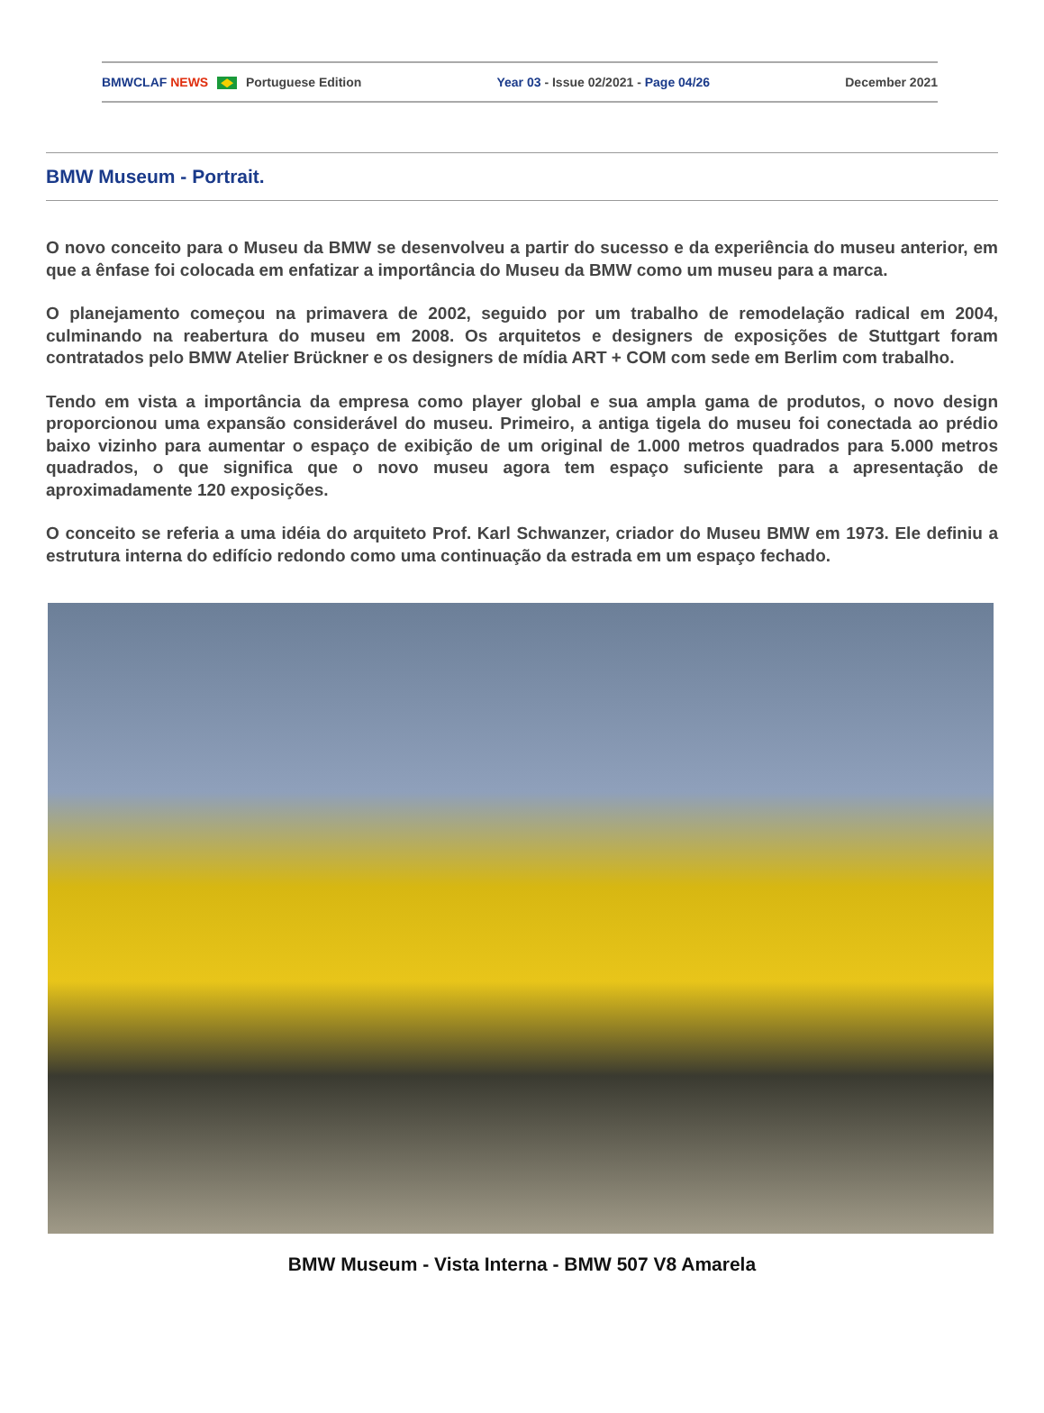BMWCLAF NEWS Portuguese Edition Year 03 - Issue 02/2021 - Page 04/26 December 2021
BMW Museum - Portrait.
O novo conceito para o Museu da BMW se desenvolveu a partir do sucesso e da experiência do museu anterior, em que a ênfase foi colocada em enfatizar a importância do Museu da BMW como um museu para a marca.
O planejamento começou na primavera de 2002, seguido por um trabalho de remodelação radical em 2004, culminando na reabertura do museu em 2008. Os arquitetos e designers de exposições de Stuttgart foram contratados pelo BMW Atelier Brückner e os designers de mídia ART + COM com sede em Berlim com trabalho.
Tendo em vista a importância da empresa como player global e sua ampla gama de produtos, o novo design proporcionou uma expansão considerável do museu. Primeiro, a antiga tigela do museu foi conectada ao prédio baixo vizinho para aumentar o espaço de exibição de um original de 1.000 metros quadrados para 5.000 metros quadrados, o que significa que o novo museu agora tem espaço suficiente para a apresentação de aproximadamente 120 exposições.
O conceito se referia a uma idéia do arquiteto Prof. Karl Schwanzer, criador do Museu BMW em 1973. Ele definiu a estrutura interna do edifício redondo como uma continuação da estrada em um espaço fechado.
BMW Museum - Vista Interna - BMW 507 V8 Amarela